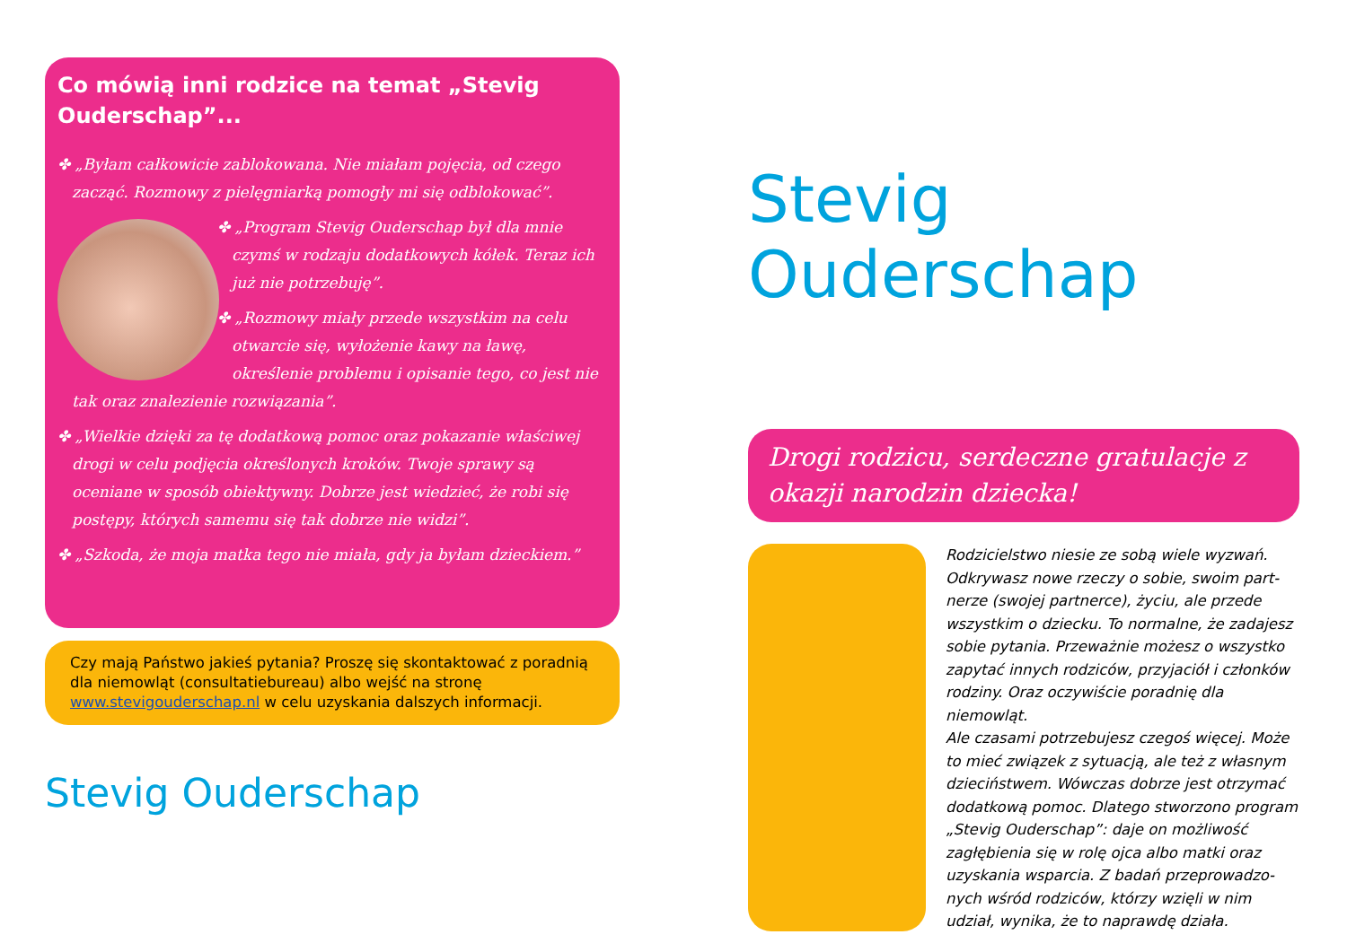Co mówią inni rodzice na temat „Stevig Ouder­schap”...
✤ „Byłam całkowicie zablokowana. Nie miałam pojęcia, od czego zacząć. Rozmowy z pielęgniarką pomogły mi się od­blokować”.
✤ „Program Stevig Ouderschap był dla mnie czymś w rodzaju dodatkowych kółek. Te­raz ich już nie potrzebuję”.
✤ „Rozmowy miały przede wszystkim na celu otwarcie się, wyłożenie kawy na ławę, określenie problemu i opisanie tego, co jest nie tak oraz znalezienie rozwiązania”.
✤ „Wielkie dzięki za tę dodatkową pomoc oraz pokazanie właściwej drogi w celu podjęcia określonych kroków. Twoje sprawy są oceniane w sposób obiektywny. Dobrze jest wied­zieć, że robi się postępy, których samemu się tak dobrze nie widzi”.
✤ „Szkoda, że moja matka tego nie miała, gdy ja byłam dzieckiem.”
Czy mają Państwo jakieś pytania? Proszę się skontaktować z porad­nią dla niemowląt (consultatiebureau) albo wejść na stronę www.stevigouderschap.nl w celu uzyskania dalszych informacji.
Stevig Ouderschap
Stevig Ouderschap
Drogi rodzicu, serdeczne gratulac­je z okazji narodzin dziecka!
Rodzicielstwo niesie ze sobą wiele wyzwań. Odkrywasz nowe rzeczy o sobie, swoim part­nerze (swojej partnerce), życiu, ale przede wszystkim o dziecku. To normalne, że zada­jesz sobie pytania. Przeważnie możesz o wszystko zapytać innych rodziców, przyjaciół i członków rodziny. Oraz oczywiście poradnię dla niemowląt.
Ale czasami potrzebujesz czegoś więcej. Może to mieć związek z sytuacją, ale też z własnym dzieciństwem. Wówczas dobrze jest otrzymać dodatkową pomoc. Dlatego stworzono pro­gram „Stevig Ouderschap”: daje on możliwość zagłębienia się w rolę ojca albo matki oraz uzyskania wsparcia. Z badań przeprowadzo­nych wśród rodziców, którzy wzięli w nim udział, wynika, że to naprawdę działa.